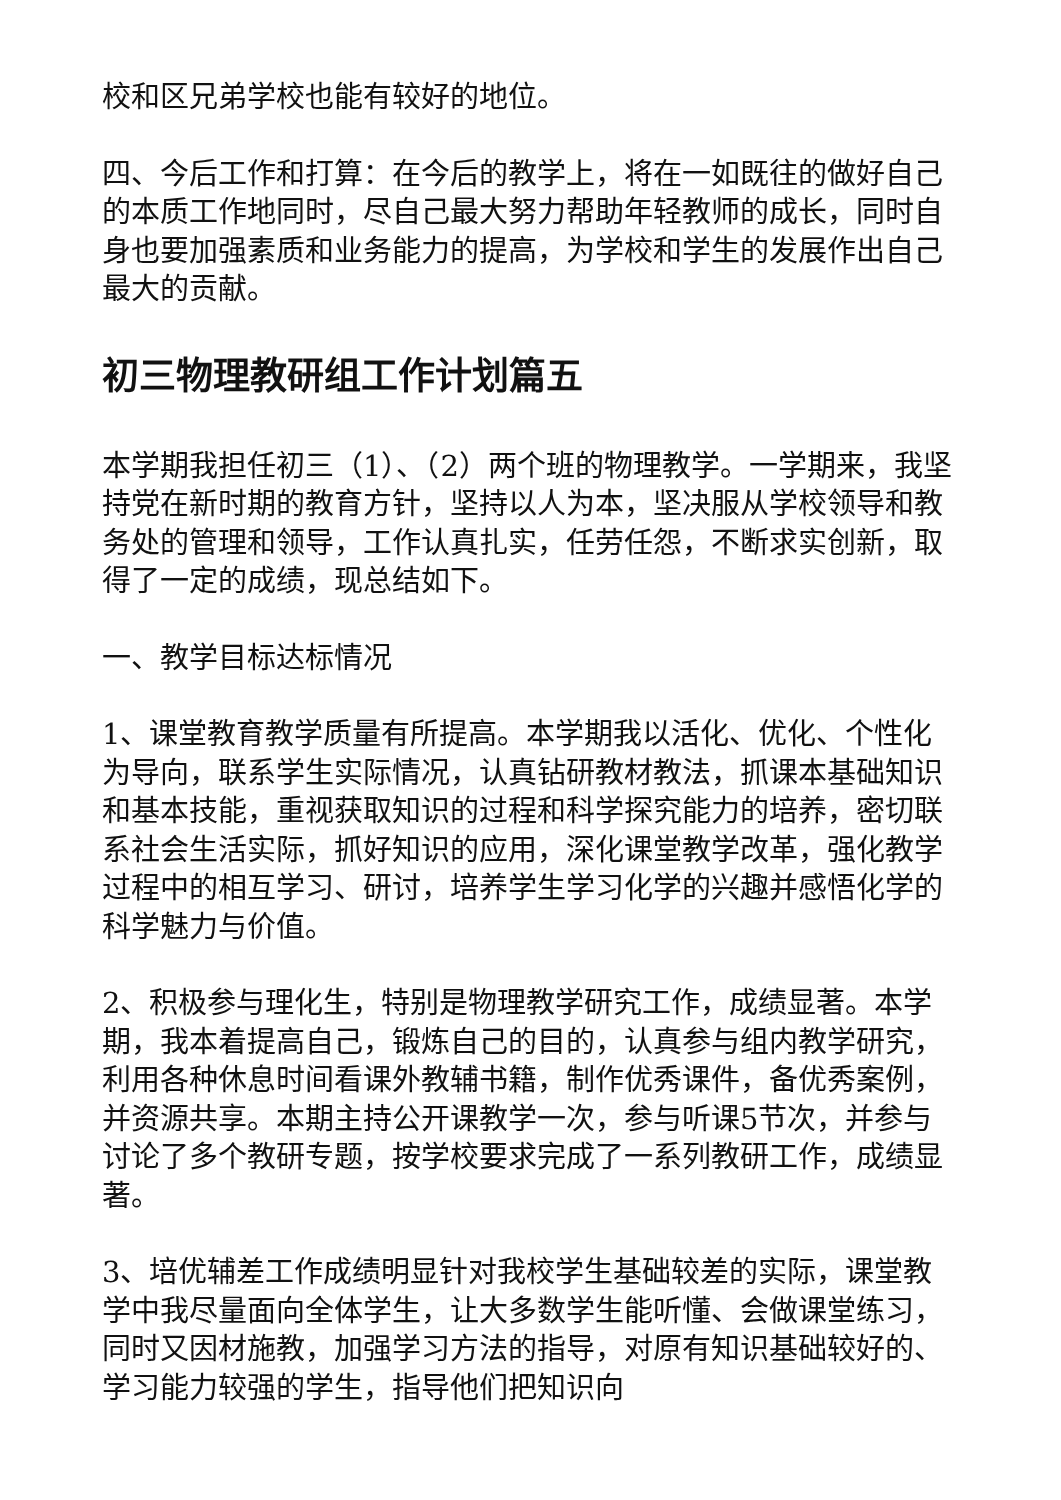校和区兄弟学校也能有较好的地位。
四、今后工作和打算：在今后的教学上，将在一如既往的做好自己的本质工作地同时，尽自己最大努力帮助年轻教师的成长，同时自身也要加强素质和业务能力的提高，为学校和学生的发展作出自己最大的贡献。
初三物理教研组工作计划篇五
本学期我担任初三（1）、（2）两个班的物理教学。一学期来，我坚持党在新时期的教育方针，坚持以人为本，坚决服从学校领导和教务处的管理和领导，工作认真扎实，任劳任怨，不断求实创新，取得了一定的成绩，现总结如下。
一、教学目标达标情况
1、课堂教育教学质量有所提高。本学期我以活化、优化、个性化为导向，联系学生实际情况，认真钻研教材教法，抓课本基础知识和基本技能，重视获取知识的过程和科学探究能力的培养，密切联系社会生活实际，抓好知识的应用，深化课堂教学改革，强化教学过程中的相互学习、研讨，培养学生学习化学的兴趣并感悟化学的科学魅力与价值。
2、积极参与理化生，特别是物理教学研究工作，成绩显著。本学期，我本着提高自己，锻炼自己的目的，认真参与组内教学研究，利用各种休息时间看课外教辅书籍，制作优秀课件，备优秀案例，并资源共享。本期主持公开课教学一次，参与听课5节次，并参与讨论了多个教研专题，按学校要求完成了一系列教研工作，成绩显著。
3、培优辅差工作成绩明显针对我校学生基础较差的实际，课堂教学中我尽量面向全体学生，让大多数学生能听懂、会做课堂练习，同时又因材施教，加强学习方法的指导，对原有知识基础较好的、学习能力较强的学生，指导他们把知识向